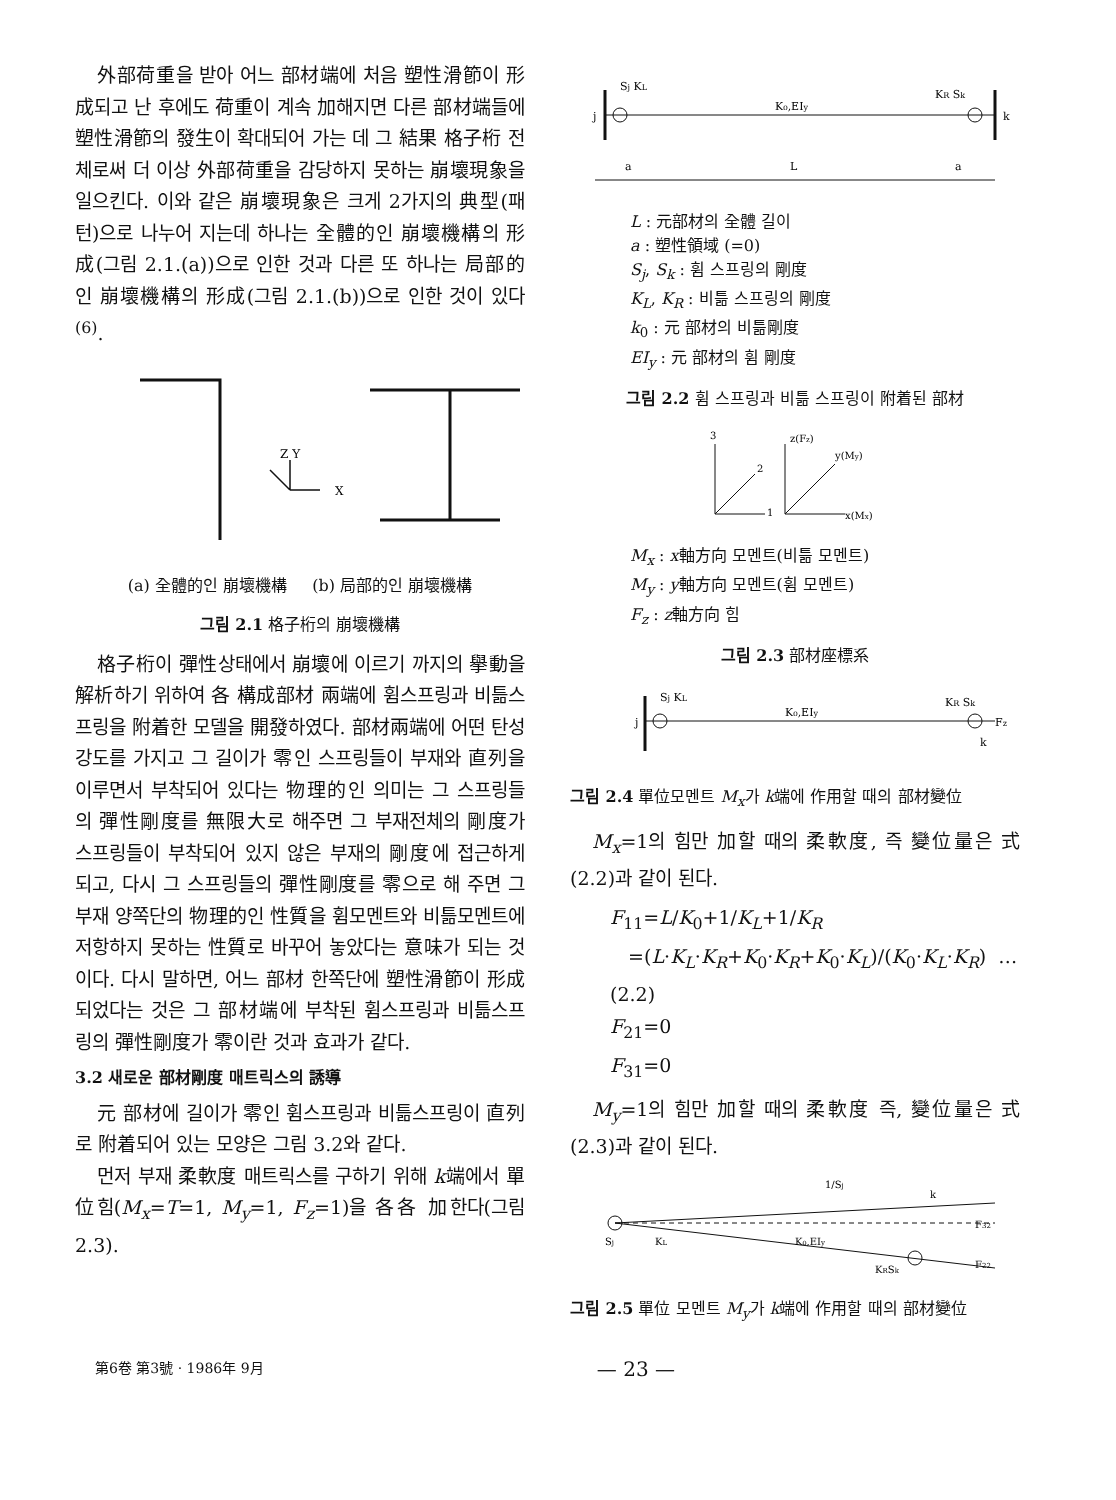外部荷重을 받아 어느 部材端에 처음 塑性滑節이 形成되고 난 후에도 荷重이 계속 加해지면 다른 部材端들에 塑性滑節의 發生이 확대되어 가는 데 그 結果 格子桁 전체로써 더 이상 外部荷重을 감당하지 못하는 崩壞現象을 일으킨다. 이와 같은 崩壞現象은 크게 2가지의 典型(패턴)으로 나누어 지는데 하나는 全體的인 崩壞機構의 形成(그림 2.1.(a))으로 인한 것과 다른 또 하나는 局部的인 崩壞機構의 形成(그림 2.1.(b))으로 인한 것이 있다<sup>(6)</sup>.
Z Y
X
(a) 全體的인 崩壞機構 (b) 局部的인 崩壞機構
그림 2.1 格子桁의 崩壞機構
格子桁이 彈性상태에서 崩壞에 이르기 까지의 擧動을 解析하기 위하여 各 構成部材 兩端에 휨스프링과 비틂스프링을 附着한 모델을 開發하였다. 部材兩端에 어떤 탄성강도를 가지고 그 길이가 零인 스프링들이 부재와 直列을 이루면서 부착되어 있다는 物理的인 의미는 그 스프링들의 彈性剛度를 無限大로 해주면 그 부재전체의 剛度가 스프링들이 부착되어 있지 않은 부재의 剛度에 접근하게 되고, 다시 그 스프링들의 彈性剛度를 零으로 해 주면 그 부재 양쪽단의 物理的인 性質을 휨모멘트와 비틂모멘트에 저항하지 못하는 性質로 바꾸어 놓았다는 意味가 되는 것이다. 다시 말하면, 어느 部材 한쪽단에 塑性滑節이 形成되었다는 것은 그 部材端에 부착된 휨스프링과 비틂스프링의 彈性剛度가 零이란 것과 효과가 같다.
3.2 새로운 部材剛度 매트릭스의 誘導
元 部材에 길이가 零인 휨스프링과 비틂스프링이 直列로 附着되어 있는 모양은 그림 3.2와 같다.
먼저 부재 柔軟度 매트릭스를 구하기 위해 k端에서 單位힘(M<sub>x</sub>=T=1, M<sub>y</sub>=1, F<sub>z</sub>=1)을 各各 加한다(그림 2.3).
Sj KL
K₀,EIy
KR Sk
j
k
a
L
a
L : 元部材의 全體 길이
a : 塑性領域 (=0)
S<sub>j</sub>, S<sub>k</sub> : 휨 스프링의 剛度
K<sub>L</sub>, K<sub>R</sub> : 비틂 스프링의 剛度
k<sub>0</sub> : 元 部材의 비틂剛度
EI<sub>y</sub> : 元 部材의 휨 剛度
그림 2.2 휨 스프링과 비틂 스프링이 附着된 部材
3
2
1
z(Fz)
y(My)
x(Mx)
M<sub>x</sub> : x軸方向 모멘트(비틂 모멘트)
M<sub>y</sub> : y軸方向 모멘트(휨 모멘트)
F<sub>z</sub> : z軸方向 힘
그림 2.3 部材座標系
j
Sj KL
K₀,EIy
KR Sk
k
Fz
그림 2.4 單位모멘트 M<sub>x</sub>가 k端에 作用할 때의 部材變位
M<sub>x</sub>=1의 힘만 加할 때의 柔軟度, 즉 變位量은 式(2.2)과 같이 된다.
F<sub>11</sub>=L/K<sub>0</sub>+1/K<sub>L</sub>+1/K<sub>R</sub>
=(L·K<sub>L</sub>·K<sub>R</sub>+K<sub>0</sub>·K<sub>R</sub>+K<sub>0</sub>·K<sub>L</sub>)/(K<sub>0</sub>·K<sub>L</sub>·K<sub>R</sub>) …(2.2)
F<sub>21</sub>=0
F<sub>31</sub>=0
M<sub>y</sub>=1의 힘만 加할 때의 柔軟度 즉, 變位量은 式(2.3)과 같이 된다.
1/Sj
k
Sj
KL
K₀,EIy
KRSk
F32
F22
그림 2.5 單位 모멘트 M<sub>y</sub>가 k端에 作用할 때의 部材變位
第6卷 第3號 · 1986年 9月 — 23 —